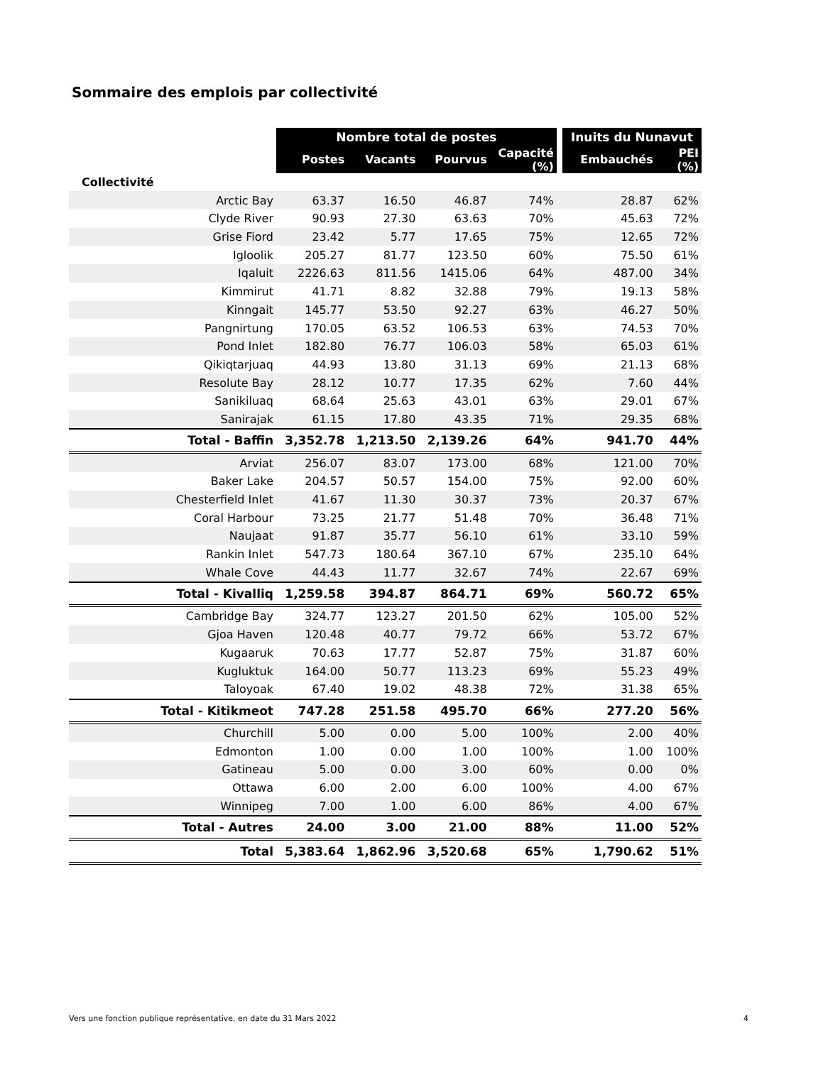Sommaire des emplois par collectivité
| | Nombre total de postes | | | | | Inuits du Nunavut | |
| --- | --- | --- | --- | --- | --- | --- | --- |
| | Postes | Vacants | Pourvus | Capacité (%) | | Embauchés | PEI (%) |
| Collectivité | | | | | | | |
| Arctic Bay | 63.37 | 16.50 | 46.87 | 74% | | 28.87 | 62% |
| Clyde River | 90.93 | 27.30 | 63.63 | 70% | | 45.63 | 72% |
| Grise Fiord | 23.42 | 5.77 | 17.65 | 75% | | 12.65 | 72% |
| Igloolik | 205.27 | 81.77 | 123.50 | 60% | | 75.50 | 61% |
| Iqaluit | 2226.63 | 811.56 | 1415.06 | 64% | | 487.00 | 34% |
| Kimmirut | 41.71 | 8.82 | 32.88 | 79% | | 19.13 | 58% |
| Kinngait | 145.77 | 53.50 | 92.27 | 63% | | 46.27 | 50% |
| Pangnirtung | 170.05 | 63.52 | 106.53 | 63% | | 74.53 | 70% |
| Pond Inlet | 182.80 | 76.77 | 106.03 | 58% | | 65.03 | 61% |
| Qikiqtarjuaq | 44.93 | 13.80 | 31.13 | 69% | | 21.13 | 68% |
| Resolute Bay | 28.12 | 10.77 | 17.35 | 62% | | 7.60 | 44% |
| Sanikiluaq | 68.64 | 25.63 | 43.01 | 63% | | 29.01 | 67% |
| Sanirajak | 61.15 | 17.80 | 43.35 | 71% | | 29.35 | 68% |
| Total - Baffin | 3,352.78 | 1,213.50 | 2,139.26 | 64% | | 941.70 | 44% |
| Arviat | 256.07 | 83.07 | 173.00 | 68% | | 121.00 | 70% |
| Baker Lake | 204.57 | 50.57 | 154.00 | 75% | | 92.00 | 60% |
| Chesterfield Inlet | 41.67 | 11.30 | 30.37 | 73% | | 20.37 | 67% |
| Coral Harbour | 73.25 | 21.77 | 51.48 | 70% | | 36.48 | 71% |
| Naujaat | 91.87 | 35.77 | 56.10 | 61% | | 33.10 | 59% |
| Rankin Inlet | 547.73 | 180.64 | 367.10 | 67% | | 235.10 | 64% |
| Whale Cove | 44.43 | 11.77 | 32.67 | 74% | | 22.67 | 69% |
| Total - Kivalliq | 1,259.58 | 394.87 | 864.71 | 69% | | 560.72 | 65% |
| Cambridge Bay | 324.77 | 123.27 | 201.50 | 62% | | 105.00 | 52% |
| Gjoa Haven | 120.48 | 40.77 | 79.72 | 66% | | 53.72 | 67% |
| Kugaaruk | 70.63 | 17.77 | 52.87 | 75% | | 31.87 | 60% |
| Kugluktuk | 164.00 | 50.77 | 113.23 | 69% | | 55.23 | 49% |
| Taloyoak | 67.40 | 19.02 | 48.38 | 72% | | 31.38 | 65% |
| Total - Kitikmeot | 747.28 | 251.58 | 495.70 | 66% | | 277.20 | 56% |
| Churchill | 5.00 | 0.00 | 5.00 | 100% | | 2.00 | 40% |
| Edmonton | 1.00 | 0.00 | 1.00 | 100% | | 1.00 | 100% |
| Gatineau | 5.00 | 0.00 | 3.00 | 60% | | 0.00 | 0% |
| Ottawa | 6.00 | 2.00 | 6.00 | 100% | | 4.00 | 67% |
| Winnipeg | 7.00 | 1.00 | 6.00 | 86% | | 4.00 | 67% |
| Total - Autres | 24.00 | 3.00 | 21.00 | 88% | | 11.00 | 52% |
| Total | 5,383.64 | 1,862.96 | 3,520.68 | 65% | | 1,790.62 | 51% |
Vers une fonction publique représentative, en date du 31 Mars 2022 4